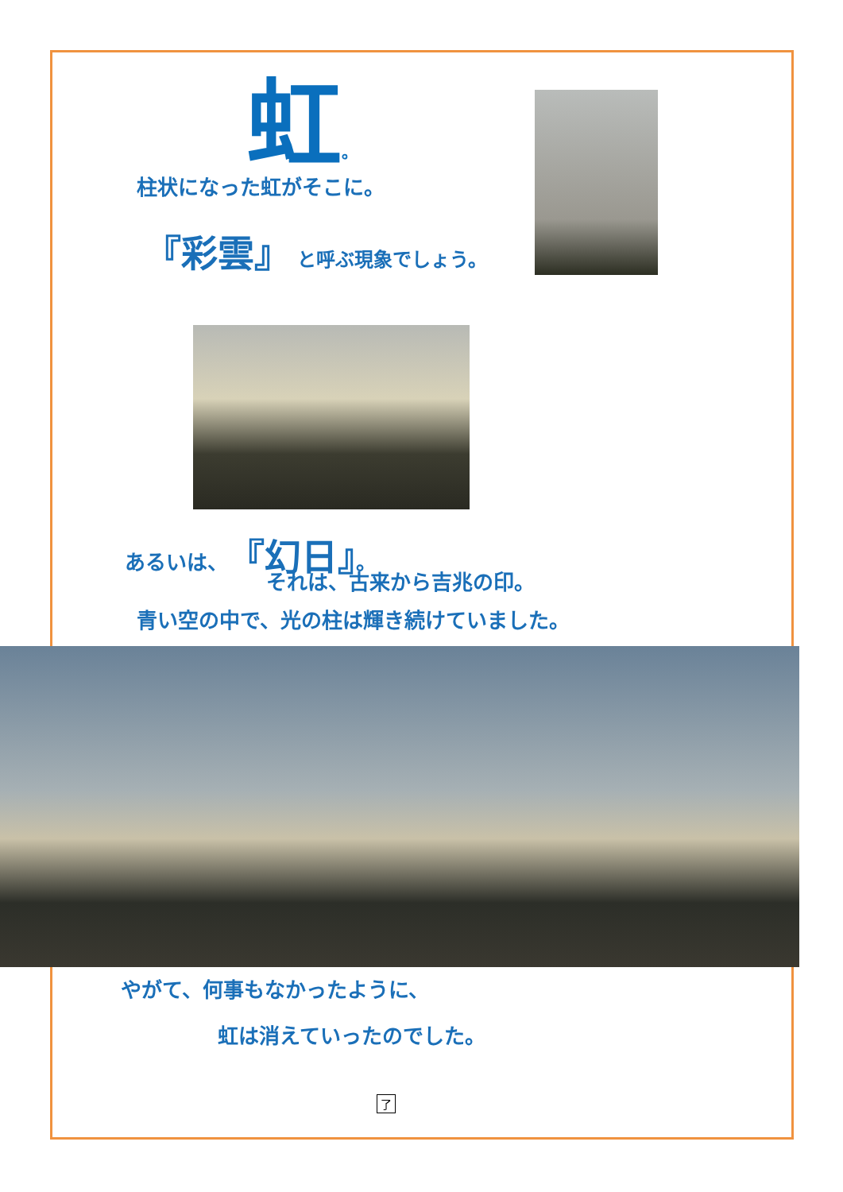虹。
柱状になった虹がそこに。
『彩雲』 と呼ぶ現象でしょう。
あるいは、『幻日』。
それは、古来から吉兆の印。
青い空の中で、光の柱は輝き続けていました。
やがて、何事もなかったように、
虹は消えていったのでした。
了